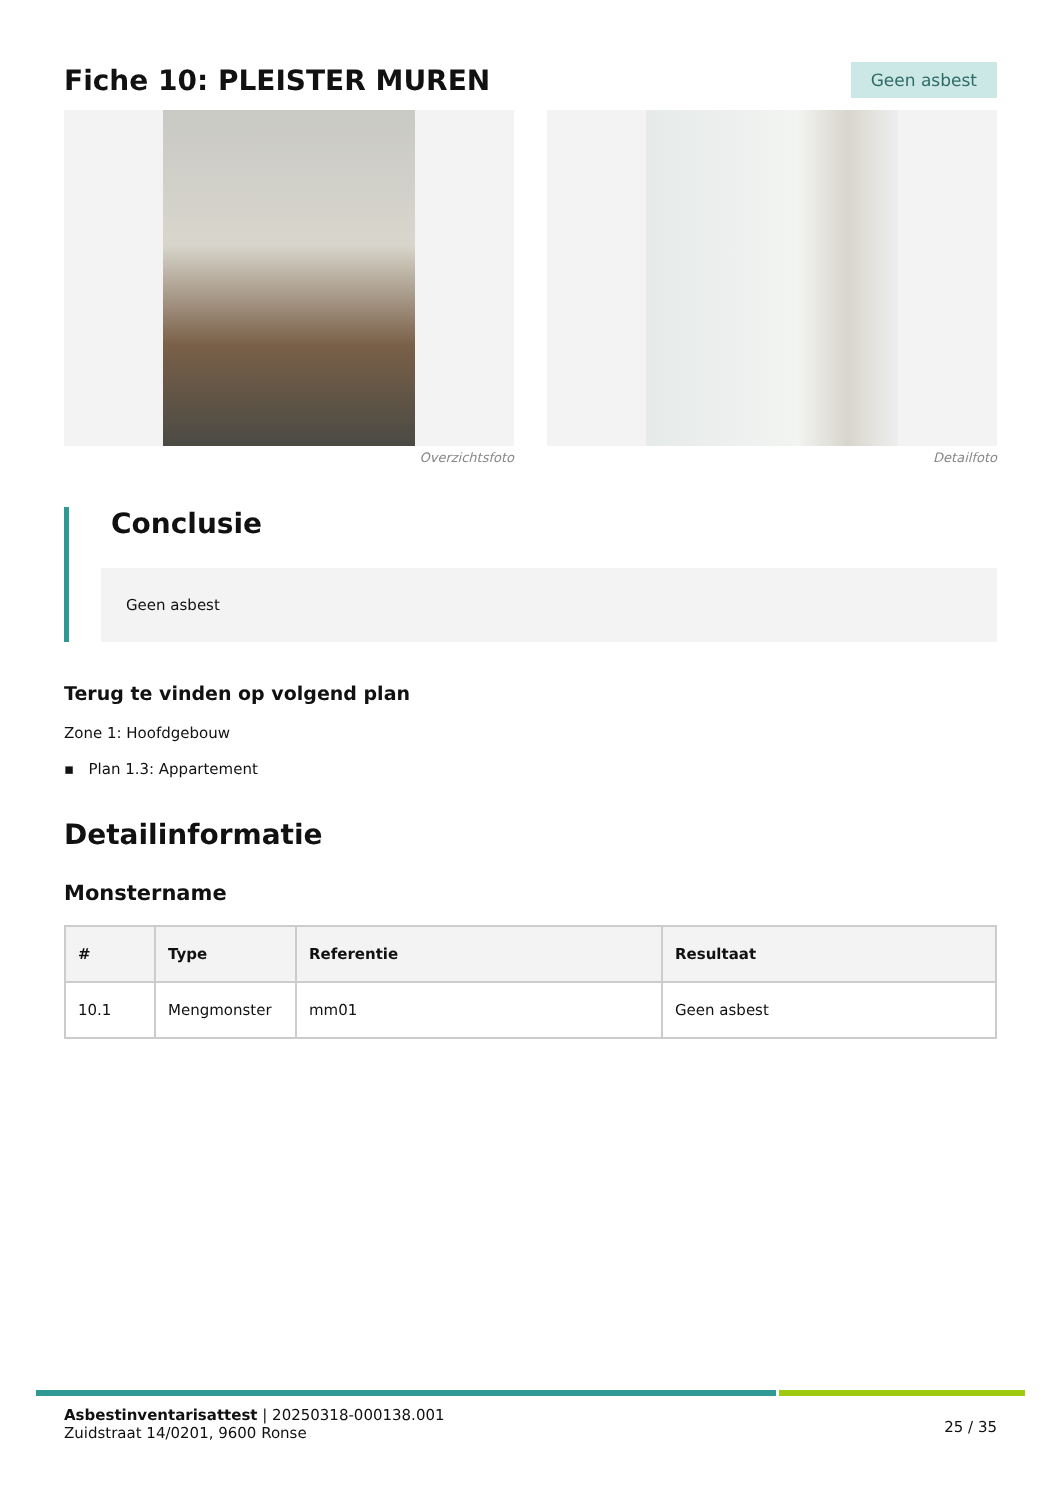Fiche 10: PLEISTER MUREN
Geen asbest
Overzichtsfoto Detailfoto
Conclusie
Geen asbest
Terug te vinden op volgend plan
Zone 1: Hoofdgebouw
▪ Plan 1.3: Appartement
Detailinformatie
Monstername
| # | Type | Referentie | Resultaat |
| --- | --- | --- | --- |
| 10.1 | Mengmonster | mm01 | Geen asbest |
Asbestinventarisattest | 20250318-000138.001
Zuidstraat 14/0201, 9600 Ronse
25 / 35